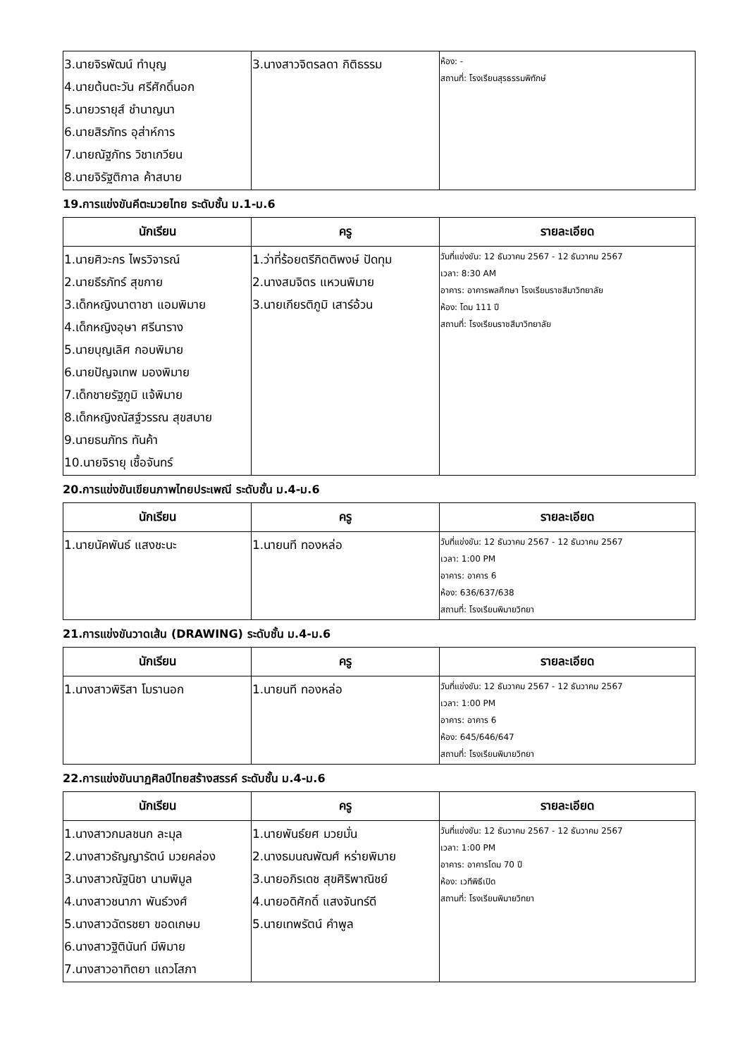| 3.นายจิรพัฒน์ ทำบุญ 4.นายต้นตะวัน ศรีศักดิ์นอก 5.นายวรายุส์ ชำนาญนา 6.นายสิรภัทร อุส่าห์การ 7.นายณัฐภัทร วิชาเกวียน 8.นายจิรัฐติกาล ค้าสบาย | 3.นางสาวจิตรลดา กิติธรรม | ห้อง: - สถานที่: โรงเรียนสุรธรรมพิทักษ์ |
19.การแข่งขันคีตะมวยไทย ระดับชั้น ม.1-ม.6
| นักเรียน | ครู | รายละเอียด |
| --- | --- | --- |
| 1.นายศิวะกร ไพรวิจารณ์ 2.นายธีรภัทร์ สุขกาย 3.เด็กหญิงนาตาชา แอมพิมาย 4.เด็กหญิงอุษา ศรีนาราง 5.นายบุญเลิศ กอบพิมาย 6.นายปัญจเทพ มองพิมาย 7.เด็กชายรัฐภูมิ แจ้พิมาย 8.เด็กหญิงณัสฐ์วรรณ สุขสบาย 9.นายธนภัทร ทันค้า 10.นายจิรายุ เชื้อจันทร์ | 1.ว่าที่ร้อยตรีกิตติพงษ์ ปัดทุม 2.นางสมจิตร แหวนพิมาย 3.นายเกียรติภูมิ เสาร์อ้วน | วันที่แข่งขัน: 12 ธันวาคม 2567 - 12 ธันวาคม 2567 เวลา: 8:30 AM อาคาร: อาคารพลศึกษา โรงเรียนราชสีมาวิทยาลัย ห้อง: โดม 111 ปี สถานที่: โรงเรียนราชสีมาวิทยาลัย |
20.การแข่งขันเขียนภาพไทยประเพณี ระดับชั้น ม.4-ม.6
| นักเรียน | ครู | รายละเอียด |
| --- | --- | --- |
| 1.นายนัคพันธ์ แสงชะนะ | 1.นายนที ทองหล่อ | วันที่แข่งขัน: 12 ธันวาคม 2567 - 12 ธันวาคม 2567 เวลา: 1:00 PM อาคาร: อาคาร 6 ห้อง: 636/637/638 สถานที่: โรงเรียนพิมายวิทยา |
21.การแข่งขันวาดเส้น (DRAWING) ระดับชั้น ม.4-ม.6
| นักเรียน | ครู | รายละเอียด |
| --- | --- | --- |
| 1.นางสาวพิริสา โมรานอก | 1.นายนที ทองหล่อ | วันที่แข่งขัน: 12 ธันวาคม 2567 - 12 ธันวาคม 2567 เวลา: 1:00 PM อาคาร: อาคาร 6 ห้อง: 645/646/647 สถานที่: โรงเรียนพิมายวิทยา |
22.การแข่งขันนาฏศิลป์ไทยสร้างสรรค์ ระดับชั้น ม.4-ม.6
| นักเรียน | ครู | รายละเอียด |
| --- | --- | --- |
| 1.นางสาวกมลชนก ละมุล 2.นางสาวธัญญารัตน์ มวยคล่อง 3.นางสาวณัฐนิชา นามพิมูล 4.นางสาวชนาภา พันธ์วงศ์ 5.นางสาวฉัตรชยา ขอดเกษม 6.นางสาวฐิตินันท์ มีพิมาย 7.นางสาวอาทิตยา แถวโสภา | 1.นายพันธ์ยศ มวยมั่น 2.นางธมนณพัฒศ์ หร่ายพิมาย 3.นายอภิรเดช สุขศิริพาณิชย์ 4.นายอดิศักดิ์ แสงจันทร์ดี 5.นายเทพรัตน์ คำพูล | วันที่แข่งขัน: 12 ธันวาคม 2567 - 12 ธันวาคม 2567 เวลา: 1:00 PM อาคาร: อาคารโดม 70 ปี ห้อง: เวทีพิธีเปิด สถานที่: โรงเรียนพิมายวิทยา |